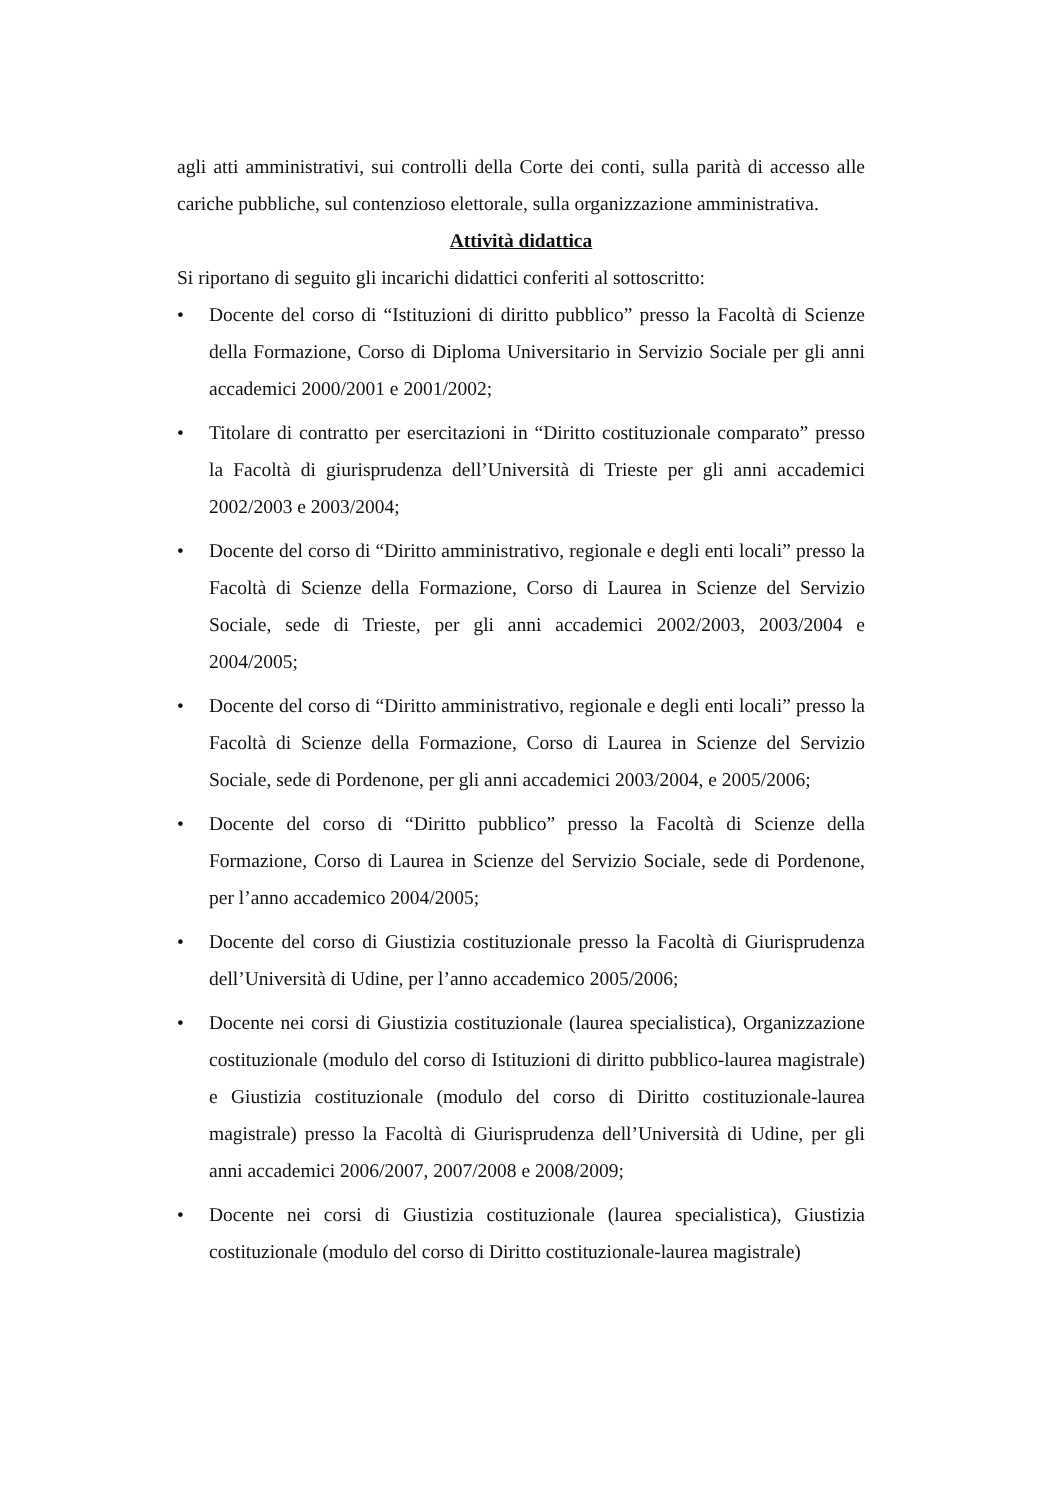agli atti amministrativi, sui controlli della Corte dei conti, sulla parità di accesso alle cariche pubbliche, sul contenzioso elettorale, sulla organizzazione amministrativa.
Attività didattica
Si riportano di seguito gli incarichi didattici conferiti al sottoscritto:
• Docente del corso di “Istituzioni di diritto pubblico” presso la Facoltà di Scienze della Formazione, Corso di Diploma Universitario in Servizio Sociale per gli anni accademici 2000/2001 e 2001/2002;
• Titolare di contratto per esercitazioni in “Diritto costituzionale comparato” presso la Facoltà di giurisprudenza dell’Università di Trieste per gli anni accademici 2002/2003 e 2003/2004;
• Docente del corso di “Diritto amministrativo, regionale e degli enti locali” presso la Facoltà di Scienze della Formazione, Corso di Laurea in Scienze del Servizio Sociale, sede di Trieste, per gli anni accademici 2002/2003, 2003/2004 e 2004/2005;
• Docente del corso di “Diritto amministrativo, regionale e degli enti locali” presso la Facoltà di Scienze della Formazione, Corso di Laurea in Scienze del Servizio Sociale, sede di Pordenone, per gli anni accademici 2003/2004, e 2005/2006;
• Docente del corso di “Diritto pubblico” presso la Facoltà di Scienze della Formazione, Corso di Laurea in Scienze del Servizio Sociale, sede di Pordenone, per l’anno accademico 2004/2005;
• Docente del corso di Giustizia costituzionale presso la Facoltà di Giurisprudenza dell’Università di Udine, per l’anno accademico 2005/2006;
• Docente nei corsi di Giustizia costituzionale (laurea specialistica), Organizzazione costituzionale (modulo del corso di Istituzioni di diritto pubblico-laurea magistrale) e Giustizia costituzionale (modulo del corso di Diritto costituzionale-laurea magistrale) presso la Facoltà di Giurisprudenza dell’Università di Udine, per gli anni accademici 2006/2007, 2007/2008 e 2008/2009;
• Docente nei corsi di Giustizia costituzionale (laurea specialistica), Giustizia costituzionale (modulo del corso di Diritto costituzionale-laurea magistrale)